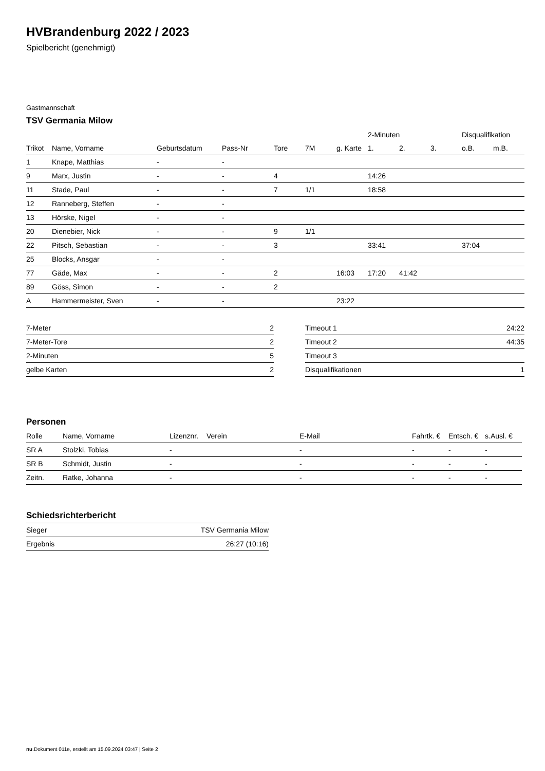HVBrandenburg 2022 / 2023
Spielbericht (genehmigt)
Gastmannschaft
TSV Germania Milow
| | | | | | | | 2-Minuten | | | Disqualifikation | |
| --- | --- | --- | --- | --- | --- | --- | --- | --- | --- | --- | --- |
| Trikot | Name, Vorname | Geburtsdatum | Pass-Nr | Tore | 7M | g. Karte | 1. | 2. | 3. | o.B. | m.B. |
| 1 | Knape, Matthias | - | - | | | | | | | | |
| 9 | Marx, Justin | - | - | 4 | | | 14:26 | | | | |
| 11 | Stade, Paul | - | - | 7 | 1/1 | | 18:58 | | | | |
| 12 | Ranneberg, Steffen | - | - | | | | | | | | |
| 13 | Hörske, Nigel | - | - | | | | | | | | |
| 20 | Dienebier, Nick | - | - | 9 | 1/1 | | | | | | |
| 22 | Pitsch, Sebastian | - | - | 3 | | | 33:41 | | | 37:04 | |
| 25 | Blocks, Ansgar | - | - | | | | | | | | |
| 77 | Gäde, Max | - | - | 2 | | 16:03 | 17:20 | 41:42 | | | |
| 89 | Göss, Simon | - | - | 2 | | | | | | | |
| A | Hammermeister, Sven | - | - | | | 23:22 | | | | | |
| 7-Meter | 2 |
| 7-Meter-Tore | 2 |
| 2-Minuten | 5 |
| gelbe Karten | 2 |
| Timeout 1 | 24:22 |
| Timeout 2 | 44:35 |
| Timeout 3 | |
| Disqualifikationen | 1 |
Personen
| Rolle | Name, Vorname | Lizenznr. | Verein | E-Mail | Fahrtk. € | Entsch. € | s.Ausl. € |
| --- | --- | --- | --- | --- | --- | --- | --- |
| SR A | Stolzki, Tobias | - | | - | - | - | - |
| SR B | Schmidt, Justin | - | | - | - | - | - |
| Zeitn. | Ratke, Johanna | - | | - | - | - | - |
Schiedsrichterbericht
| Sieger | TSV Germania Milow |
| Ergebnis | 26:27 (10:16) |
nu.Dokument 011e, erstellt am 15.09.2024 03:47 | Seite 2